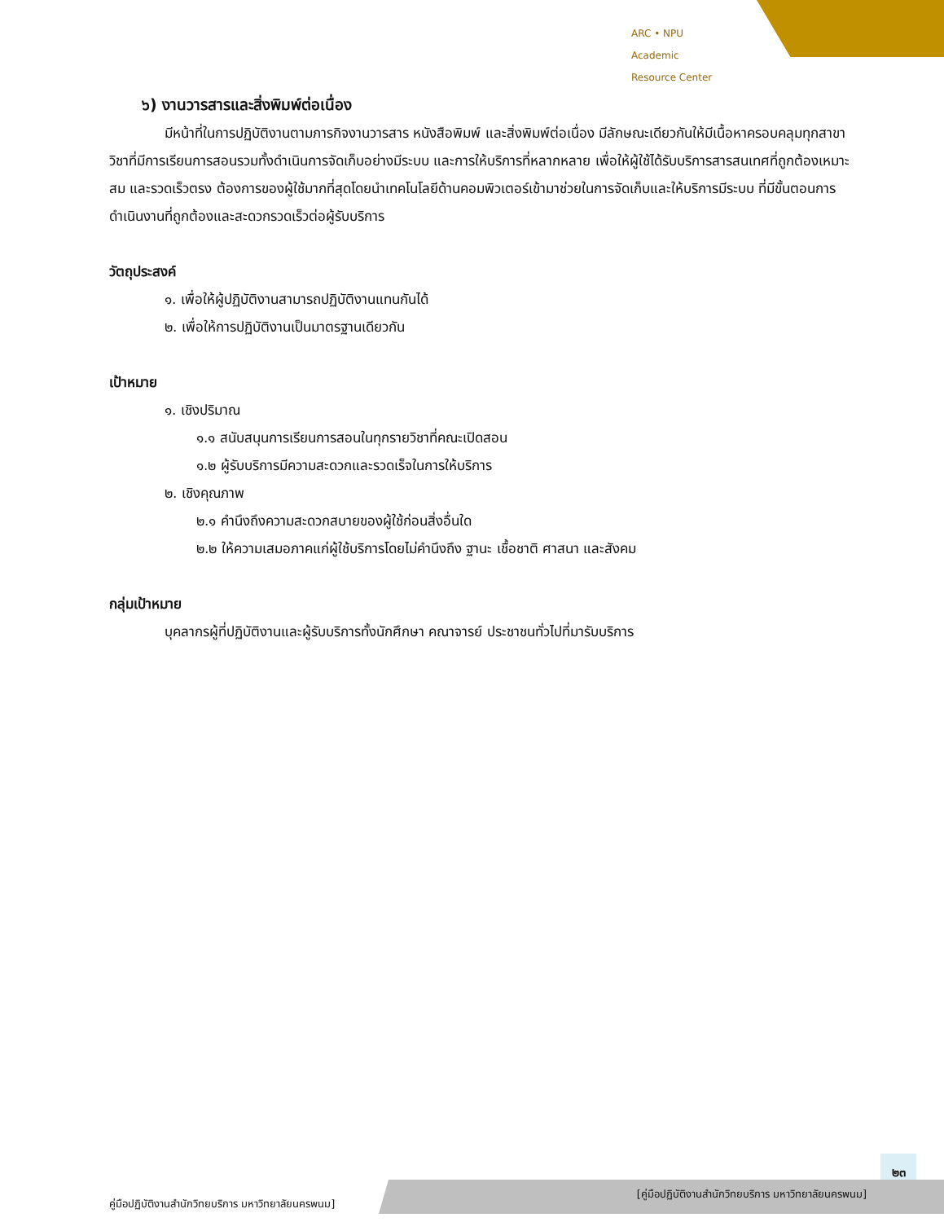ARC • NPU
Academic
Resource Center
๖) งานวารสารและสิ่งพิมพ์ต่อเนื่อง
มีหน้าที่ในการปฏิบัติงานตามภารกิจงานวารสาร หนังสือพิมพ์ และสิ่งพิมพ์ต่อเนื่อง มีลักษณะเดียวกันให้มีเนื้อหาครอบคลุมทุกสาขาวิชาที่มีการเรียนการสอนรวมทั้งดำเนินการจัดเก็บอย่างมีระบบ และการให้บริการที่หลากหลาย เพื่อให้ผู้ใช้ได้รับบริการสารสนเทศที่ถูกต้องเหมาะสม และรวดเร็วตรง ต้องการของผู้ใช้มากที่สุดโดยนำเทคโนโลยีด้านคอมพิวเตอร์เข้ามาช่วยในการจัดเก็บและให้บริการมีระบบ ที่มีขั้นตอนการดำเนินงานที่ถูกต้องและสะดวกรวดเร็วต่อผู้รับบริการ
วัตถุประสงค์
๑. เพื่อให้ผู้ปฏิบัติงานสามารถปฏิบัติงานแทนกันได้
๒. เพื่อให้การปฏิบัติงานเป็นมาตรฐานเดียวกัน
เป้าหมาย
๑. เชิงปริมาณ
๑.๑ สนับสนุนการเรียนการสอนในทุกรายวิชาที่คณะเปิดสอน
๑.๒ ผู้รับบริการมีความสะดวกและรวดเร็จในการให้บริการ
๒. เชิงคุณภาพ
๒.๑ คำนึงถึงความสะดวกสบายของผู้ใช้ก่อนสิ่งอื่นใด
๒.๒ ให้ความเสมอภาคแก่ผู้ใช้บริการโดยไม่คำนึงถึง ฐานะ เชื้อชาติ ศาสนา และสังคม
กลุ่มเป้าหมาย
บุคลากรผู้ที่ปฏิบัติงานและผู้รับบริการทั้งนักศึกษา คณาจารย์ ประชาชนทั่วไปที่มารับบริการ
๒๓
คู่มือปฏิบัติงานสำนักวิทยบริการ มหาวิทยาลัยนครพนม] [คู่มือปฏิบัติงานสำนักวิทยบริการ มหาวิทยาลัยนครพนม]